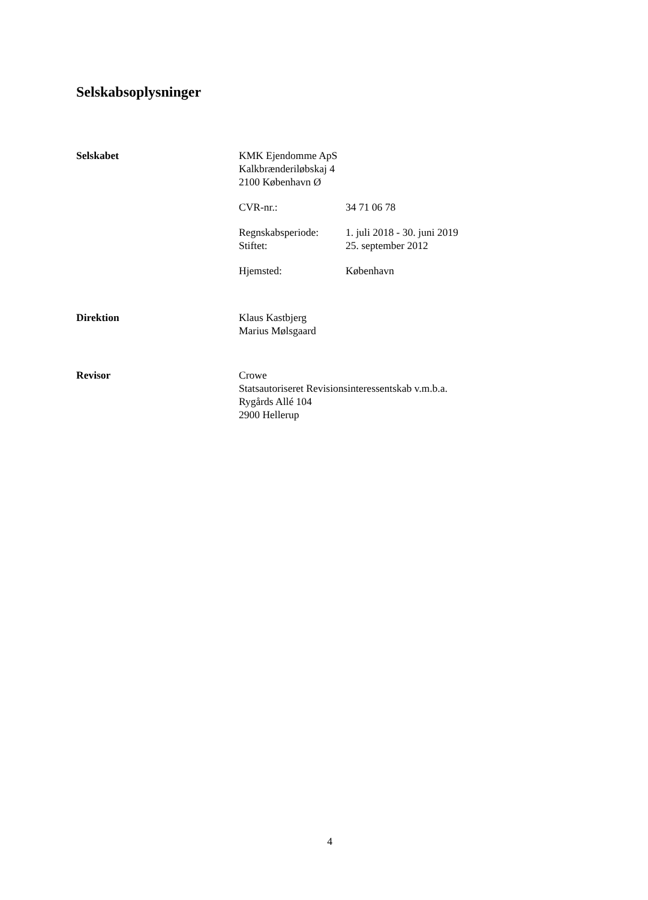Selskabsoplysninger
Selskabet KMK Ejendomme ApS
Kalkbrænderiløbskaj 4
2100 København Ø
CVR-nr.: 34 71 06 78
Regnskabsperiode: 1. juli 2018 - 30. juni 2019
Stiftet: 25. september 2012
Hjemsted: København
Direktion Klaus Kastbjerg
Marius Mølsgaard
Revisor Crowe
Statsautoriseret Revisionsinteressentskab v.m.b.a.
Rygårds Allé 104
2900 Hellerup
4